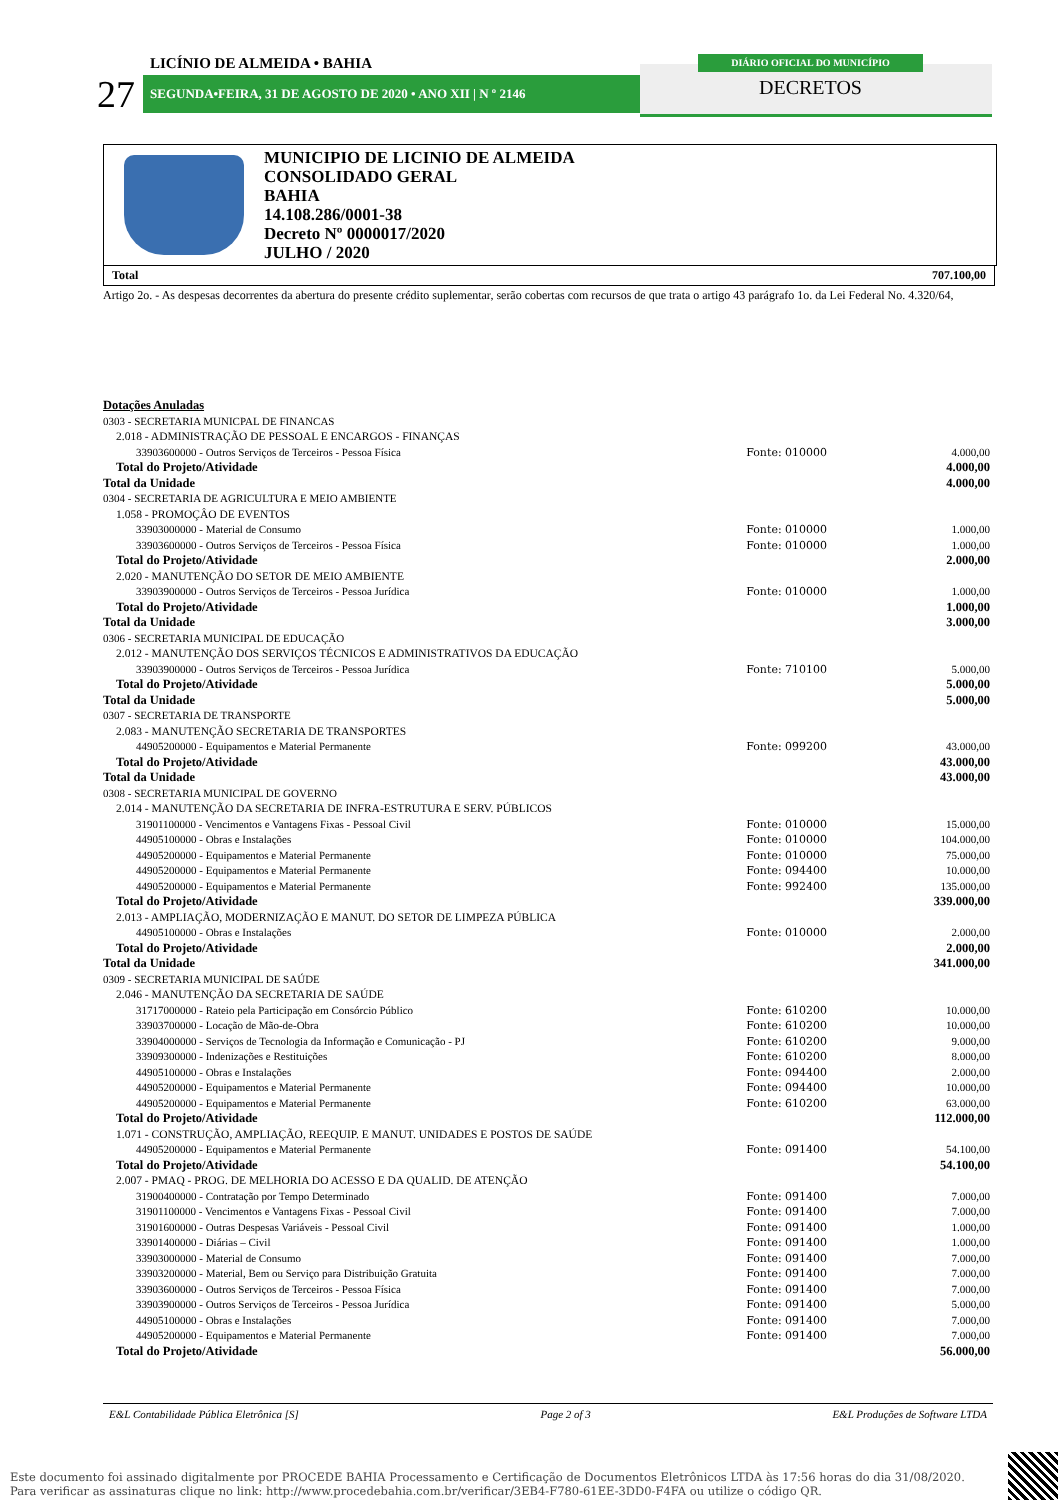LICÍNIO DE ALMEIDA • BAHIA
27 SEGUNDA•FEIRA, 31 DE AGOSTO DE 2020 • ANO XII | N º 2146
DIÁRIO OFICIAL DO MUNICÍPIO
DECRETOS
MUNICIPIO DE LICINIO DE ALMEIDA
CONSOLIDADO GERAL
BAHIA
14.108.286/0001-38
Decreto Nº 0000017/2020
JULHO / 2020
Total 707.100,00
Artigo 2o. - As despesas decorrentes da abertura do presente crédito suplementar, serão cobertas com recursos de que trata o artigo 43 parágrafo 1o. da Lei Federal No. 4.320/64,
| Dotações Anuladas | | |
| 0303 - SECRETARIA MUNICPAL DE FINANCAS | | |
| 2.018 - ADMINISTRAÇÃO DE PESSOAL E ENCARGOS - FINANÇAS | | |
| 33903600000 - Outros Serviços de Terceiros - Pessoa Física | Fonte: 010000 | 4.000,00 |
| Total do Projeto/Atividade | | 4.000,00 |
| Total da Unidade | | 4.000,00 |
| 0304 - SECRETARIA DE AGRICULTURA E MEIO AMBIENTE | | |
| 1.058 - PROMOÇÂO DE EVENTOS | | |
| 33903000000 - Material de Consumo | Fonte: 010000 | 1.000,00 |
| 33903600000 - Outros Serviços de Terceiros - Pessoa Física | Fonte: 010000 | 1.000,00 |
| Total do Projeto/Atividade | | 2.000,00 |
| 2.020 - MANUTENÇÃO DO SETOR DE MEIO AMBIENTE | | |
| 33903900000 - Outros Serviços de Terceiros - Pessoa Jurídica | Fonte: 010000 | 1.000,00 |
| Total do Projeto/Atividade | | 1.000,00 |
| Total da Unidade | | 3.000,00 |
| 0306 - SECRETARIA MUNICIPAL DE EDUCAÇÃO | | |
| 2.012 - MANUTENÇÃO DOS SERVIÇOS TÉCNICOS E ADMINISTRATIVOS DA EDUCAÇÃO | | |
| 33903900000 - Outros Serviços de Terceiros - Pessoa Jurídica | Fonte: 710100 | 5.000,00 |
| Total do Projeto/Atividade | | 5.000,00 |
| Total da Unidade | | 5.000,00 |
| 0307 - SECRETARIA DE TRANSPORTE | | |
| 2.083 - MANUTENÇÃO SECRETARIA DE TRANSPORTES | | |
| 44905200000 - Equipamentos e Material Permanente | Fonte: 099200 | 43.000,00 |
| Total do Projeto/Atividade | | 43.000,00 |
| Total da Unidade | | 43.000,00 |
| 0308 - SECRETARIA MUNICIPAL DE GOVERNO | | |
| 2.014 - MANUTENÇÃO DA SECRETARIA DE INFRA-ESTRUTURA E SERV. PÚBLICOS | | |
| 31901100000 - Vencimentos e Vantagens Fixas - Pessoal Civil | Fonte: 010000 | 15.000,00 |
| 44905100000 - Obras e Instalações | Fonte: 010000 | 104.000,00 |
| 44905200000 - Equipamentos e Material Permanente | Fonte: 010000 | 75.000,00 |
| 44905200000 - Equipamentos e Material Permanente | Fonte: 094400 | 10.000,00 |
| 44905200000 - Equipamentos e Material Permanente | Fonte: 992400 | 135.000,00 |
| Total do Projeto/Atividade | | 339.000,00 |
| 2.013 - AMPLIAÇÃO, MODERNIZAÇÃO E MANUT. DO SETOR DE LIMPEZA PÚBLICA | | |
| 44905100000 - Obras e Instalações | Fonte: 010000 | 2.000,00 |
| Total do Projeto/Atividade | | 2.000,00 |
| Total da Unidade | | 341.000,00 |
| 0309 - SECRETARIA MUNICIPAL DE SAÚDE | | |
| 2.046 - MANUTENÇÃO DA SECRETARIA DE SAÚDE | | |
| 31717000000 - Rateio pela Participação em Consórcio Público | Fonte: 610200 | 10.000,00 |
| 33903700000 - Locação de Mão-de-Obra | Fonte: 610200 | 10.000,00 |
| 33904000000 - Serviços de Tecnologia da Informação e Comunicação - PJ | Fonte: 610200 | 9.000,00 |
| 33909300000 - Indenizações e Restituições | Fonte: 610200 | 8.000,00 |
| 44905100000 - Obras e Instalações | Fonte: 094400 | 2.000,00 |
| 44905200000 - Equipamentos e Material Permanente | Fonte: 094400 | 10.000,00 |
| 44905200000 - Equipamentos e Material Permanente | Fonte: 610200 | 63.000,00 |
| Total do Projeto/Atividade | | 112.000,00 |
| 1.071 - CONSTRUÇÃO, AMPLIAÇÃO, REEQUIP. E MANUT. UNIDADES E POSTOS DE SAÚDE | | |
| 44905200000 - Equipamentos e Material Permanente | Fonte: 091400 | 54.100,00 |
| Total do Projeto/Atividade | | 54.100,00 |
| 2.007 - PMAQ - PROG. DE MELHORIA DO ACESSO E DA QUALID. DE ATENÇÃO | | |
| 31900400000 - Contratação por Tempo Determinado | Fonte: 091400 | 7.000,00 |
| 31901100000 - Vencimentos e Vantagens Fixas - Pessoal Civil | Fonte: 091400 | 7.000,00 |
| 31901600000 - Outras Despesas Variáveis - Pessoal Civil | Fonte: 091400 | 1.000,00 |
| 33901400000 - Diárias – Civil | Fonte: 091400 | 1.000,00 |
| 33903000000 - Material de Consumo | Fonte: 091400 | 7.000,00 |
| 33903200000 - Material, Bem ou Serviço para Distribuição Gratuita | Fonte: 091400 | 7.000,00 |
| 33903600000 - Outros Serviços de Terceiros - Pessoa Física | Fonte: 091400 | 7.000,00 |
| 33903900000 - Outros Serviços de Terceiros - Pessoa Jurídica | Fonte: 091400 | 5.000,00 |
| 44905100000 - Obras e Instalações | Fonte: 091400 | 7.000,00 |
| 44905200000 - Equipamentos e Material Permanente | Fonte: 091400 | 7.000,00 |
| Total do Projeto/Atividade | | 56.000,00 |
E&L Contabilidade Pública Eletrônica [S] Page 2 of 3 E&L Produções de Software LTDA
Este documento foi assinado digitalmente por PROCEDE BAHIA Processamento e Certificação de Documentos Eletrônicos LTDA às 17:56 horas do dia 31/08/2020.
Para verificar as assinaturas clique no link: http://www.procedebahia.com.br/verificar/3EB4-F780-61EE-3DD0-F4FA ou utilize o código QR.